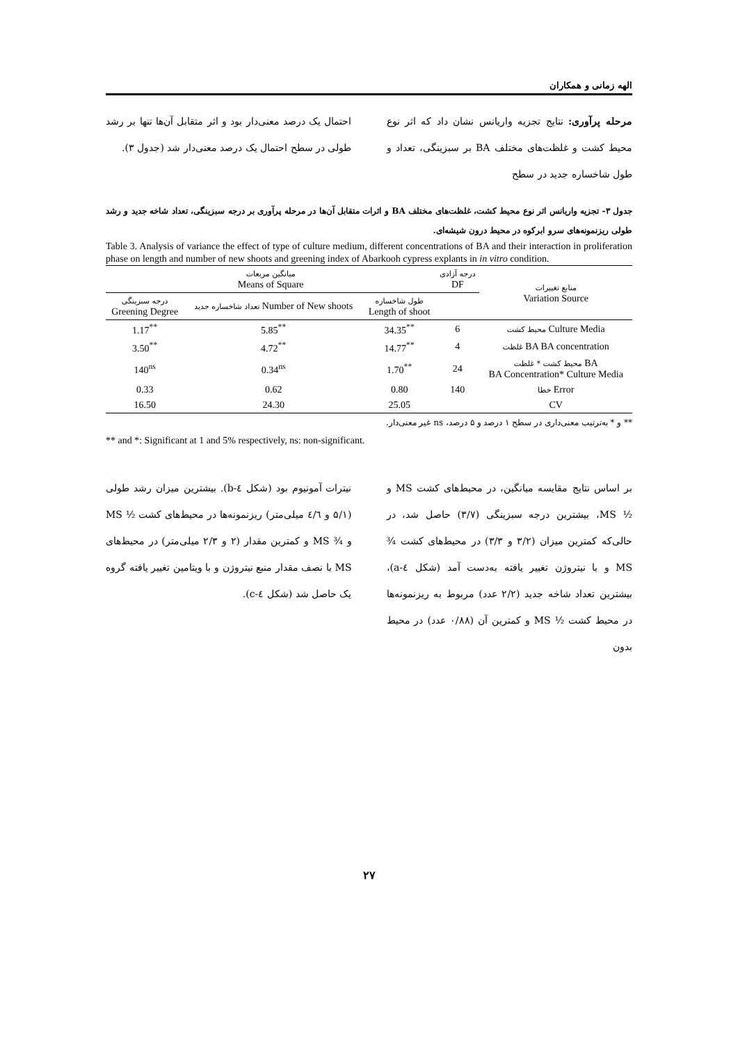الهه زمانی و همکاران
مرحله پرآوری: نتایج تجزیه واریانس نشان داد که اثر نوع محیط کشت و غلظت‌های مختلف BA بر سبزینگی، تعداد و طول شاخساره جدید در سطح
احتمال یک درصد معنی‌دار بود و اثر متقابل آن‌ها تنها بر رشد طولی در سطح احتمال یک درصد معنی‌دار شد (جدول ۳).
جدول ۳- تجزیه واریانس اثر نوع محیط کشت، غلظت‌های مختلف BA و اثرات متقابل آن‌ها در مرحله پرآوری بر درجه سبزینگی، تعداد شاخه جدید و رشد طولی ریزنمونه‌های سرو ابرکوه در محیط درون شیشه‌ای.
Table 3. Analysis of variance the effect of type of culture medium, different concentrations of BA and their interaction in proliferation phase on length and number of new shoots and greening index of Abarkooh cypress explants in in vitro condition.
| میانگین مربعات Means of Square | | | درجه آزادی DF | منابع تغییرات Variation Source |
| --- | --- | --- | --- | --- |
| درجه سبزینگی Greening Degree | تعداد شاخساره جدید Number of New shoots | طول شاخساره Length of shoot | | |
| 1.17<sup>**</sup> | 5.85<sup>**</sup> | 34.35<sup>**</sup> | 6 | محیط کشت Culture Media |
| 3.50<sup>**</sup> | 4.72<sup>**</sup> | 14.77<sup>**</sup> | 4 | غلظت BA BA concentration |
| 140<sup>ns</sup> | 0.34<sup>ns</sup> | 1.70<sup>**</sup> | 24 | محیط کشت * غلظت BA BA Concentration* Culture Media |
| 0.33 | 0.62 | 0.80 | 140 | خطا Error |
| 16.50 | 24.30 | 25.05 | | CV |
** و * به‌ترتیب معنی‌داری در سطح ۱ درصد و ۵ درصد، ns غیر معنی‌دار.
** and *: Significant at 1 and 5% respectively, ns: non-significant.
بر اساس نتایج مقایسه میانگین، در محیط‌های کشت MS و ½ MS، بیشترین درجه سبزینگی (۳/۷) حاصل شد، در حالی‌که کمترین میزان (۳/۲ و ۳/۳) در محیط‌های کشت ¾ MS و با نیتروژن تغییر یافته به‌دست آمد (شکل ٤-a)، بیشترین تعداد شاخه جدید (۲/۲ عدد) مربوط به ریزنمونه‌ها در محیط کشت ½ MS و کمترین آن (۰/۸۸ عدد) در محیط بدون
نیترات آمونیوم بود (شکل ٤-b). بیشترین میزان رشد طولی (۵/۱ و ٤/٦ میلی‌متر) ریزنمونه‌ها در محیط‌های کشت ½ MS و ¾ MS و کمترین مقدار (۲ و ۲/۳ میلی‌متر) در محیط‌های MS با نصف مقدار منبع نیتروژن و با ویتامین تغییر یافته گروه یک حاصل شد (شکل ٤-c).
۲۷